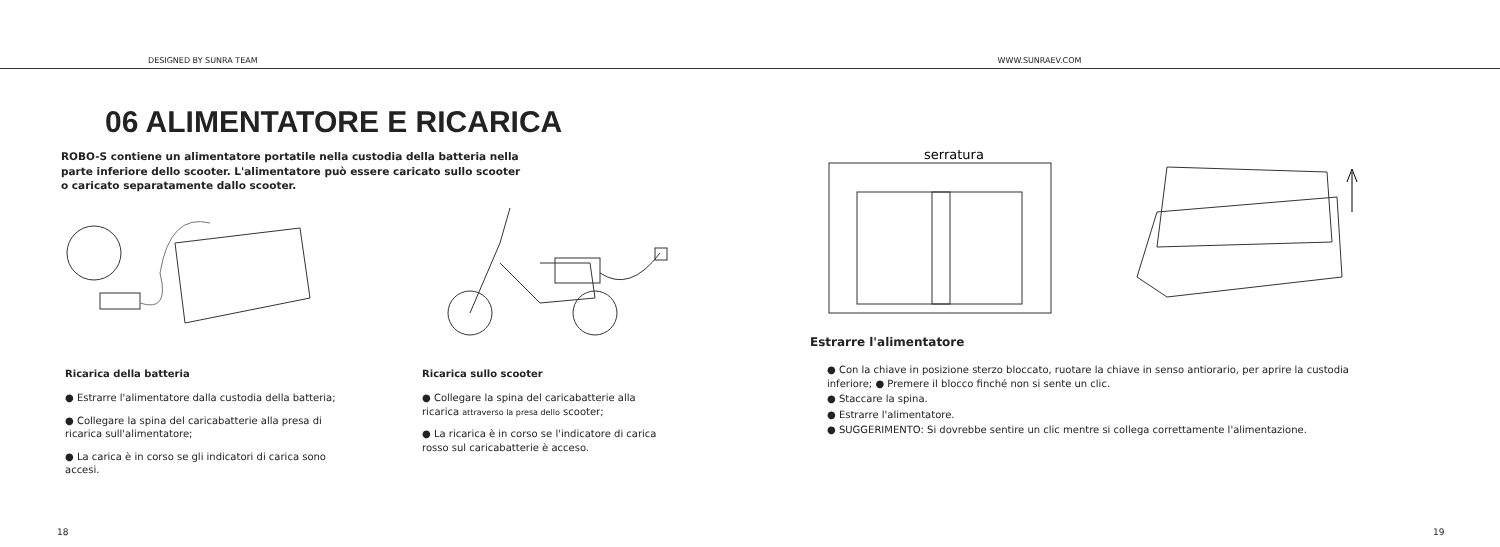DESIGNED BY SUNRA TEAM
WWW.SUNRAEV.COM
06 ALIMENTATORE E RICARICA
ROBO-S contiene un alimentatore portatile nella custodia della batteria nella parte inferiore dello scooter. L'alimentatore può essere caricato sullo scooter o caricato separatamente dallo scooter.
Ricarica della batteria
● Estrarre l'alimentatore dalla custodia della batteria;
● Collegare la spina del caricabatterie alla presa di ricarica sull'alimentatore;
● La carica è in corso se gli indicatori di carica sono accesi.
Ricarica sullo scooter
● Collegare la spina del caricabatterie alla ricarica attraverso la presa dello scooter;
● La ricarica è in corso se l'indicatore di carica rosso sul caricabatterie è acceso.
18
serratura
Estrarre l'alimentatore
● Con la chiave in posizione sterzo bloccato, ruotare la chiave in senso antiorario, per aprire la custodia
inferiore; ● Premere il blocco finché non si sente un clic.
● Staccare la spina.
● Estrarre l'alimentatore.
● SUGGERIMENTO: Si dovrebbe sentire un clic mentre si collega correttamente l'alimentazione.
19